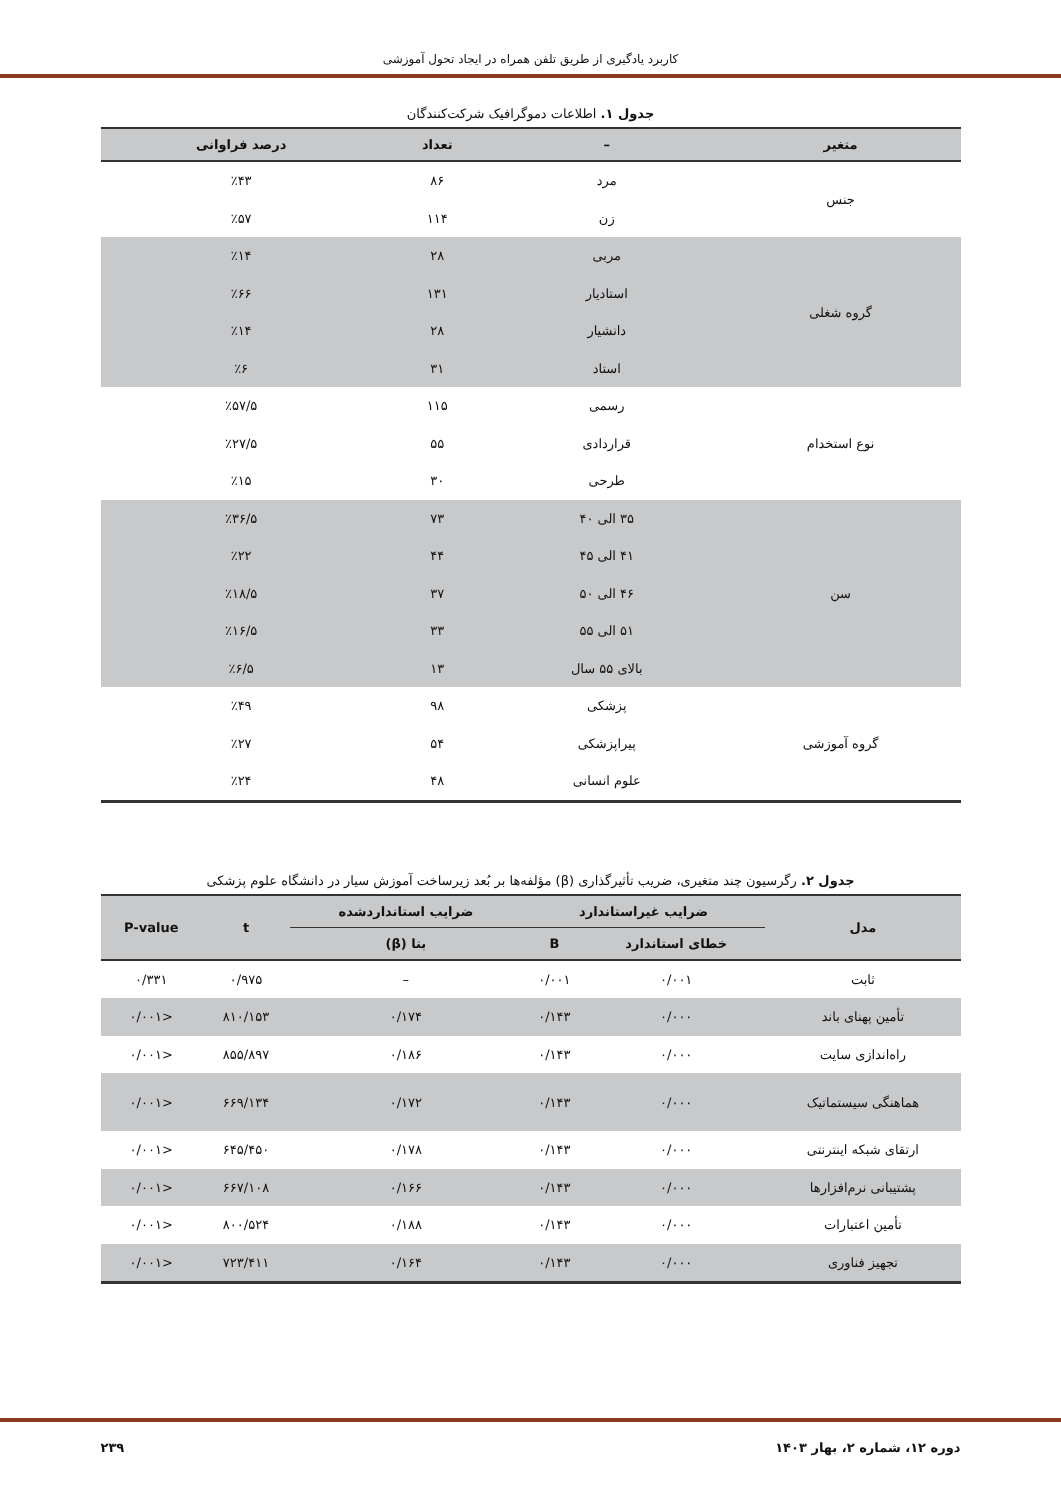کاربرد یادگیری از طریق تلفن همراه در ایجاد تحول آموزشی
جدول ۱. اطلاعات دموگرافیک شرکت‌کنندگان
| متغیر | – | تعداد | درصد فراوانی |
| --- | --- | --- | --- |
| جنس | مرد | ۸۶ | ٪۴۳ |
| | زن | ۱۱۴ | ٪۵۷ |
| گروه شغلی | مربی | ۲۸ | ٪۱۴ |
| | استادیار | ۱۳۱ | ٪۶۶ |
| | دانشیار | ۲۸ | ٪۱۴ |
| | استاد | ۳۱ | ٪۶ |
| نوع استخدام | رسمی | ۱۱۵ | ٪۵۷/۵ |
| | قراردادی | ۵۵ | ٪۲۷/۵ |
| | طرحی | ۳۰ | ٪۱۵ |
| سن | ۳۵ الی ۴۰ | ۷۳ | ٪۳۶/۵ |
| | ۴۱ الی ۴۵ | ۴۴ | ٪۲۲ |
| | ۴۶ الی ۵۰ | ۳۷ | ٪۱۸/۵ |
| | ۵۱ الی ۵۵ | ۳۳ | ٪۱۶/۵ |
| | بالای ۵۵ سال | ۱۳ | ٪۶/۵ |
| گروه آموزشی | پزشکی | ۹۸ | ٪۴۹ |
| | پیراپزشکی | ۵۴ | ٪۲۷ |
| | علوم انسانی | ۴۸ | ٪۲۴ |
جدول ۲. رگرسیون چند متغیری، ضریب تأثیرگذاری (β) مؤلفه‌ها بر بُعد زیرساخت آموزش سیار در دانشگاه علوم پزشکی
| مدل | ضرایب غیراستاندارد | | ضرایب استانداردشده | t | P-value |
| --- | --- | --- | --- | --- | --- |
| | خطای استاندارد | B | بتا (β) | | |
| ثابت | ۰/۰۰۱ | ۰/۰۰۱ | – | ۰/۹۷۵ | ۰/۳۳۱ |
| تأمین پهنای باند | ۰/۰۰۰ | ۰/۱۴۳ | ۰/۱۷۴ | ۸۱۰/۱۵۳ | <۰/۰۰۱ |
| راه‌اندازی سایت | ۰/۰۰۰ | ۰/۱۴۳ | ۰/۱۸۶ | ۸۵۵/۸۹۷ | <۰/۰۰۱ |
| هماهنگی سیستماتیک | ۰/۰۰۰ | ۰/۱۴۳ | ۰/۱۷۲ | ۶۶۹/۱۳۴ | <۰/۰۰۱ |
| ارتقای شبکه اینترنتی | ۰/۰۰۰ | ۰/۱۴۳ | ۰/۱۷۸ | ۶۴۵/۴۵۰ | <۰/۰۰۱ |
| پشتیبانی نرم‌افزارها | ۰/۰۰۰ | ۰/۱۴۳ | ۰/۱۶۶ | ۶۶۷/۱۰۸ | <۰/۰۰۱ |
| تأمین اعتبارات | ۰/۰۰۰ | ۰/۱۴۳ | ۰/۱۸۸ | ۸۰۰/۵۲۴ | <۰/۰۰۱ |
| تجهیز فناوری | ۰/۰۰۰ | ۰/۱۴۳ | ۰/۱۶۴ | ۷۲۳/۴۱۱ | <۰/۰۰۱ |
دوره ۱۲، شماره ۲، بهار ۱۴۰۳ ۲۳۹